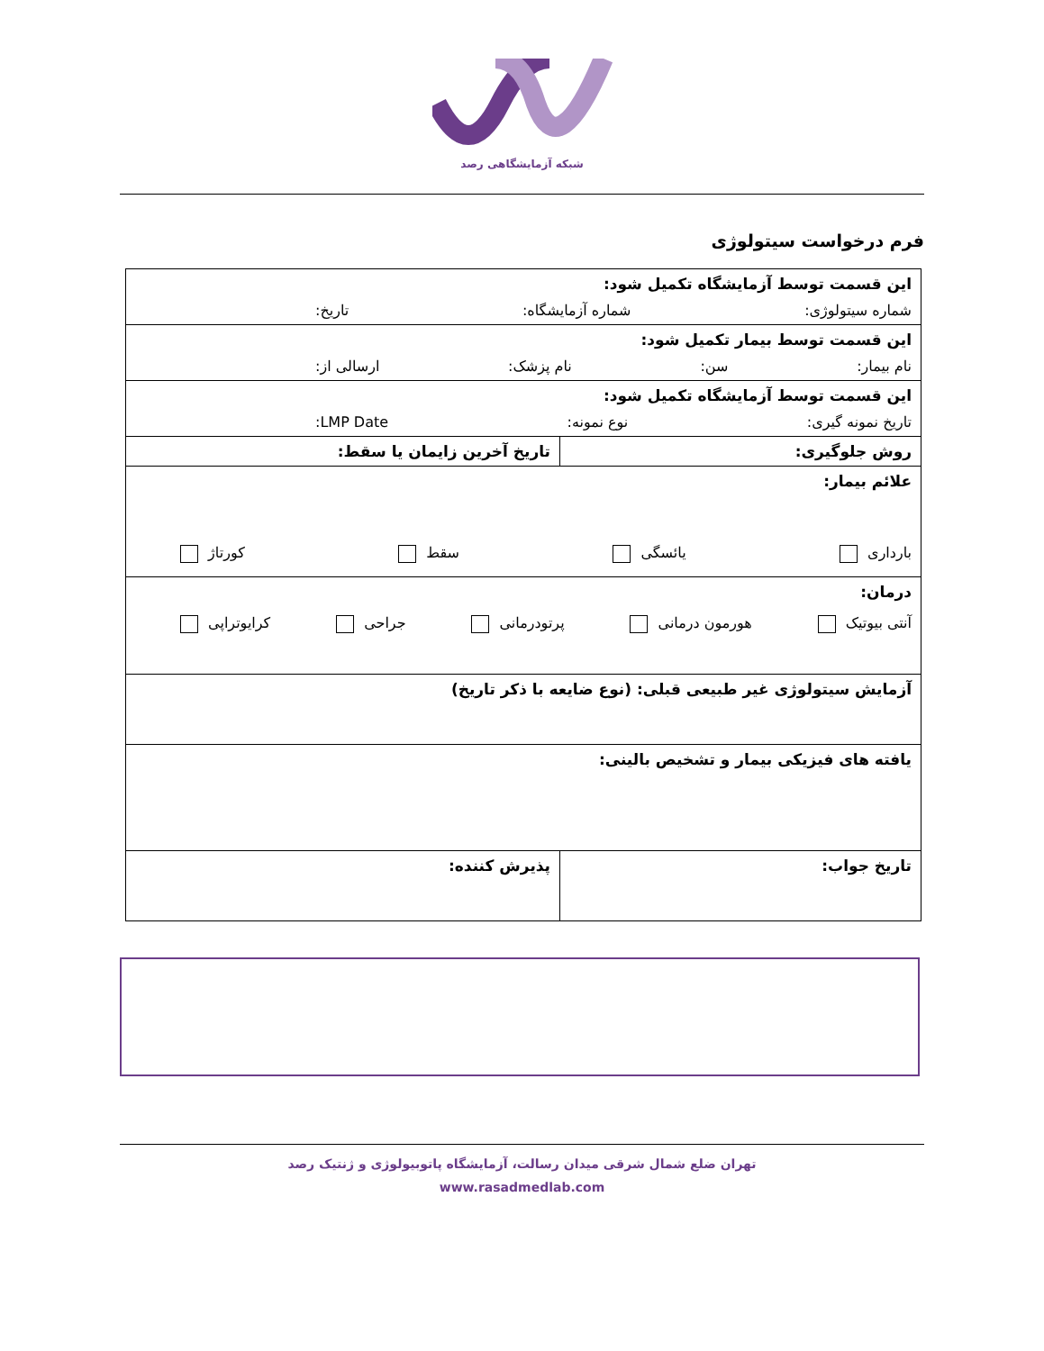شبکه آزمایشگاهی رصد
فرم درخواست سیتولوژی
| این قسمت توسط آزمایشگاه تکمیل شود: شماره سیتولوژی: شماره آزمایشگاه: تاریخ: | |
| این قسمت توسط بیمار تکمیل شود: نام بیمار: سن: نام پزشک: ارسالی از: | |
| این قسمت توسط آزمایشگاه تکمیل شود: تاریخ نمونه گیری: نوع نمونه: LMP Date: | |
| روش جلوگیری: | تاریخ آخرین زایمان یا سقط: |
| علائم بیمار: بارداری یائسگی سقط کورتاژ | |
| درمان: آنتی بیوتیک هورمون درمانی پرتودرمانی جراحی کرایوتراپی | |
| آزمایش سیتولوژی غیر طبیعی قبلی: (نوع ضایعه با ذکر تاریخ) | |
| یافته های فیزیکی بیمار و تشخیص بالینی: | |
| تاریخ جواب: | پذیرش کننده: |
تهران ضلع شمال شرقی میدان رسالت، آزمایشگاه پاتوبیولوژی و ژنتیک رصد
www.rasadmedlab.com